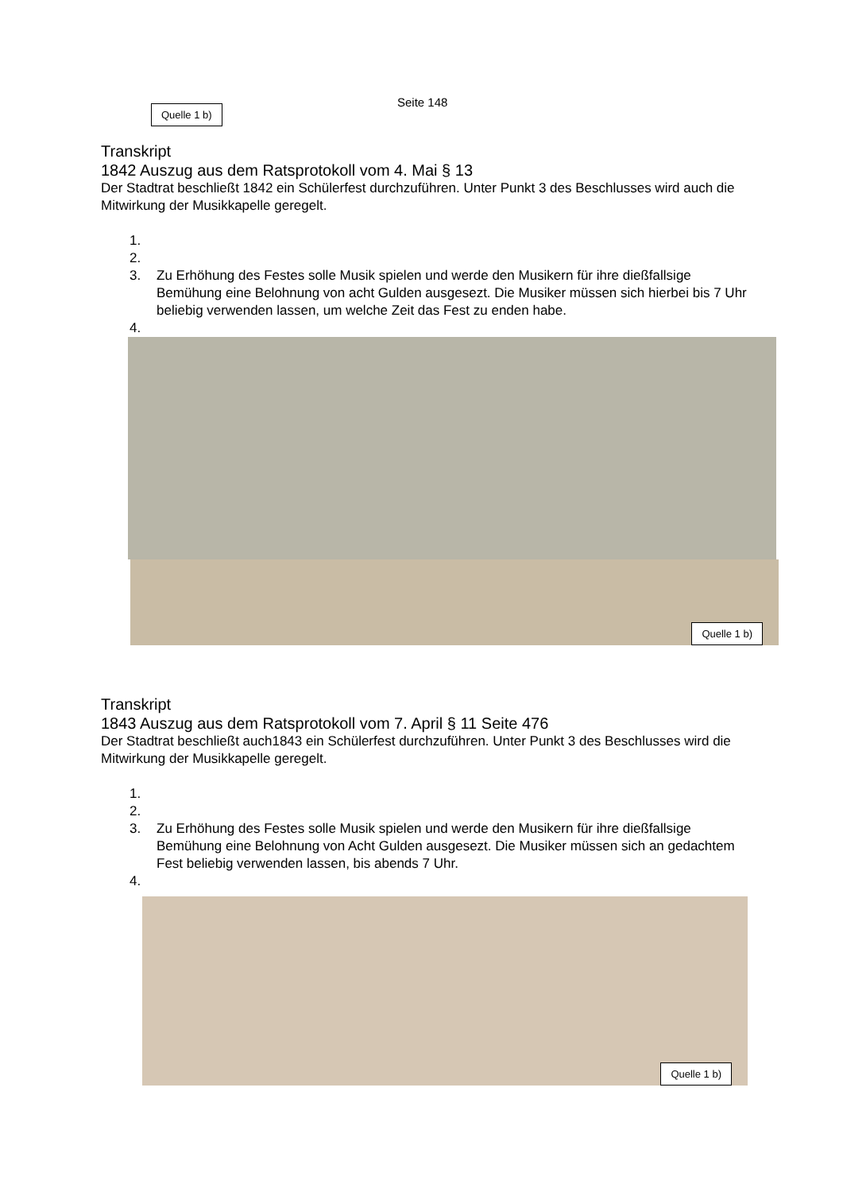Seite 148
Quelle 1 b)
Transkript
1842 Auszug aus dem Ratsprotokoll vom 4. Mai § 13
Der Stadtrat beschließt 1842 ein Schülerfest durchzuführen. Unter Punkt 3 des Beschlusses wird auch die Mitwirkung der Musikkapelle geregelt.
1.
2.
3. Zu Erhöhung des Festes solle Musik spielen und werde den Musikern für ihre dießfallsige Bemühung eine Belohnung von acht Gulden ausgesezt. Die Musiker müssen sich hierbei bis 7 Uhr beliebig verwenden lassen, um welche Zeit das Fest zu enden habe.
4.
Quelle 1 b)
Transkript
1843 Auszug aus dem Ratsprotokoll vom 7. April § 11 Seite 476
Der Stadtrat beschließt auch1843 ein Schülerfest durchzuführen. Unter Punkt 3 des Beschlusses wird die Mitwirkung der Musikkapelle geregelt.
1.
2.
3. Zu Erhöhung des Festes solle Musik spielen und werde den Musikern für ihre dießfallsige Bemühung eine Belohnung von Acht Gulden ausgesezt. Die Musiker müssen sich an gedachtem Fest beliebig verwenden lassen, bis abends 7 Uhr.
4.
Quelle 1 b)